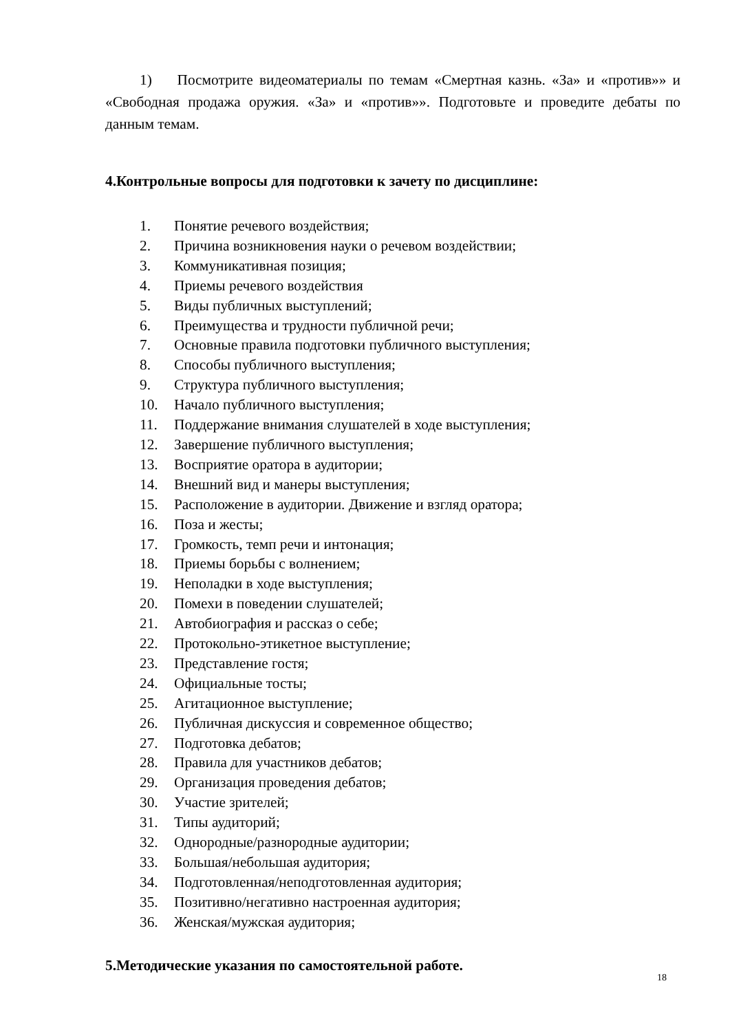1) Посмотрите видеоматериалы по темам «Смертная казнь. «За» и «против»» и «Свободная продажа оружия. «За» и «против»». Подготовьте и проведите дебаты по данным темам.
4.Контрольные вопросы для подготовки к зачету по дисциплине:
1. Понятие речевого воздействия;
2. Причина возникновения науки о речевом воздействии;
3. Коммуникативная позиция;
4. Приемы речевого воздействия
5. Виды публичных выступлений;
6. Преимущества и трудности публичной речи;
7. Основные правила подготовки публичного выступления;
8. Способы публичного выступления;
9. Структура публичного выступления;
10. Начало публичного выступления;
11. Поддержание внимания слушателей в ходе выступления;
12. Завершение публичного выступления;
13. Восприятие оратора в аудитории;
14. Внешний вид и манеры выступления;
15. Расположение в аудитории. Движение и взгляд оратора;
16. Поза и жесты;
17. Громкость, темп речи и интонация;
18. Приемы борьбы с волнением;
19. Неполадки в ходе выступления;
20. Помехи в поведении слушателей;
21. Автобиография и рассказ о себе;
22. Протокольно-этикетное выступление;
23. Представление гостя;
24. Официальные тосты;
25. Агитационное выступление;
26. Публичная дискуссия и современное общество;
27. Подготовка дебатов;
28. Правила для участников дебатов;
29. Организация проведения дебатов;
30. Участие зрителей;
31. Типы аудиторий;
32. Однородные/разнородные аудитории;
33. Большая/небольшая аудитория;
34. Подготовленная/неподготовленная аудитория;
35. Позитивно/негативно настроенная аудитория;
36. Женская/мужская аудитория;
5.Методические указания по самостоятельной работе.
18